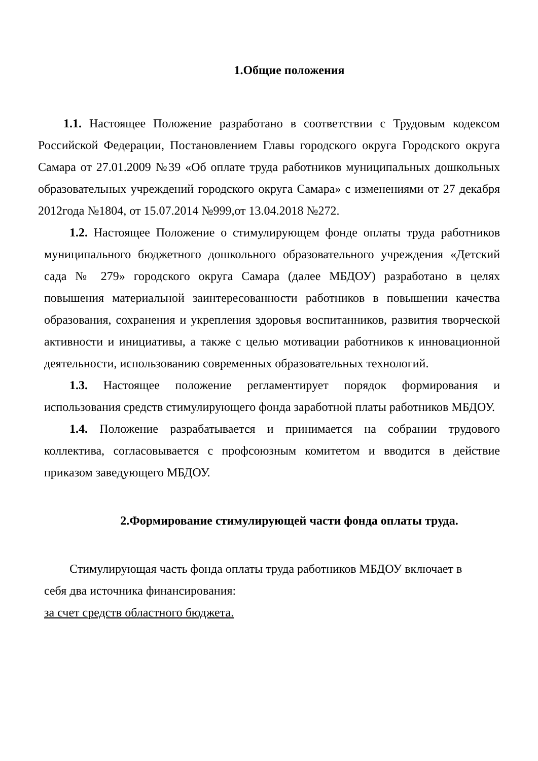1.Общие положения
1.1. Настоящее Положение разработано в соответствии с Трудовым кодексом Российской Федерации, Постановлением Главы городского округа Городского округа Самара от 27.01.2009 №39 «Об оплате труда работников муниципальных дошкольных образовательных учреждений городского округа Самара» с изменениями от 27 декабря 2012года №1804, от 15.07.2014 №999,от 13.04.2018 №272.
1.2. Настоящее Положение о стимулирующем фонде оплаты труда работников муниципального бюджетного дошкольного образовательного учреждения «Детский сада № 279» городского округа Самара (далее МБДОУ) разработано в целях повышения материальной заинтересованности работников в повышении качества образования, сохранения и укрепления здоровья воспитанников, развития творческой активности и инициативы, а также с целью мотивации работников к инновационной деятельности, использованию современных образовательных технологий.
1.3. Настоящее положение регламентирует порядок формирования и использования средств стимулирующего фонда заработной платы работников МБДОУ.
1.4. Положение разрабатывается и принимается на собрании трудового коллектива, согласовывается с профсоюзным комитетом и вводится в действие приказом заведующего МБДОУ.
2.Формирование стимулирующей части фонда оплаты труда.
Стимулирующая часть фонда оплаты труда работников МБДОУ включает в себя два источника финансирования:
за счет средств областного бюджета.